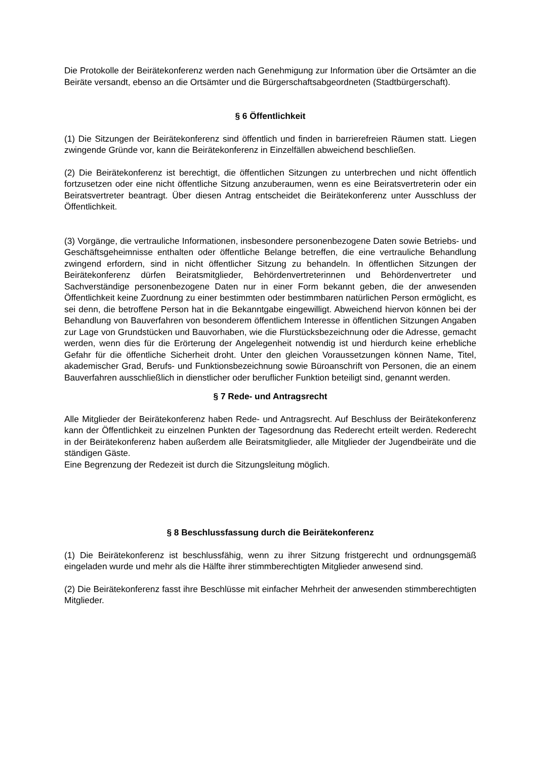Die Protokolle der Beirätekonferenz werden nach Genehmigung zur Information über die Ortsämter an die Beiräte versandt, ebenso an die Ortsämter und die Bürgerschaftsabgeordneten (Stadtbürgerschaft).
§ 6 Öffentlichkeit
(1) Die Sitzungen der Beirätekonferenz sind öffentlich und finden in barrierefreien Räumen statt. Liegen zwingende Gründe vor, kann die Beirätekonferenz in Einzelfällen abweichend beschließen.
(2) Die Beirätekonferenz ist berechtigt, die öffentlichen Sitzungen zu unterbrechen und nicht öffentlich fortzusetzen oder eine nicht öffentliche Sitzung anzuberaumen, wenn es eine Beiratsvertreterin oder ein Beiratsvertreter beantragt. Über diesen Antrag entscheidet die Beirätekonferenz unter Ausschluss der Öffentlichkeit.
(3) Vorgänge, die vertrauliche Informationen, insbesondere personenbezogene Daten sowie Betriebs- und Geschäftsgeheimnisse enthalten oder öffentliche Belange betreffen, die eine vertrauliche Behandlung zwingend erfordern, sind in nicht öffentlicher Sitzung zu behandeln. In öffentlichen Sitzungen der Beirätekonferenz dürfen Beiratsmitglieder, Behördenvertreterinnen und Behördenvertreter und Sachverständige personenbezogene Daten nur in einer Form bekannt geben, die der anwesenden Öffentlichkeit keine Zuordnung zu einer bestimmten oder bestimmbaren natürlichen Person ermöglicht, es sei denn, die betroffene Person hat in die Bekanntgabe eingewilligt. Abweichend hiervon können bei der Behandlung von Bauverfahren von besonderem öffentlichem Interesse in öffentlichen Sitzungen Angaben zur Lage von Grundstücken und Bauvorhaben, wie die Flurstücksbezeichnung oder die Adresse, gemacht werden, wenn dies für die Erörterung der Angelegenheit notwendig ist und hierdurch keine erhebliche Gefahr für die öffentliche Sicherheit droht. Unter den gleichen Voraussetzungen können Name, Titel, akademischer Grad, Berufs- und Funktionsbezeichnung sowie Büroanschrift von Personen, die an einem Bauverfahren ausschließlich in dienstlicher oder beruflicher Funktion beteiligt sind, genannt werden.
§ 7 Rede- und Antragsrecht
Alle Mitglieder der Beirätekonferenz haben Rede- und Antragsrecht. Auf Beschluss der Beirätekonferenz kann der Öffentlichkeit zu einzelnen Punkten der Tagesordnung das Rederecht erteilt werden. Rederecht in der Beirätekonferenz haben außerdem alle Beiratsmitglieder, alle Mitglieder der Jugendbeiräte und die ständigen Gäste.
Eine Begrenzung der Redezeit ist durch die Sitzungsleitung möglich.
§ 8 Beschlussfassung durch die Beirätekonferenz
(1) Die Beirätekonferenz ist beschlussfähig, wenn zu ihrer Sitzung fristgerecht und ordnungsgemäß eingeladen wurde und mehr als die Hälfte ihrer stimmberechtigten Mitglieder anwesend sind.
(2) Die Beirätekonferenz fasst ihre Beschlüsse mit einfacher Mehrheit der anwesenden stimmberechtigten Mitglieder.